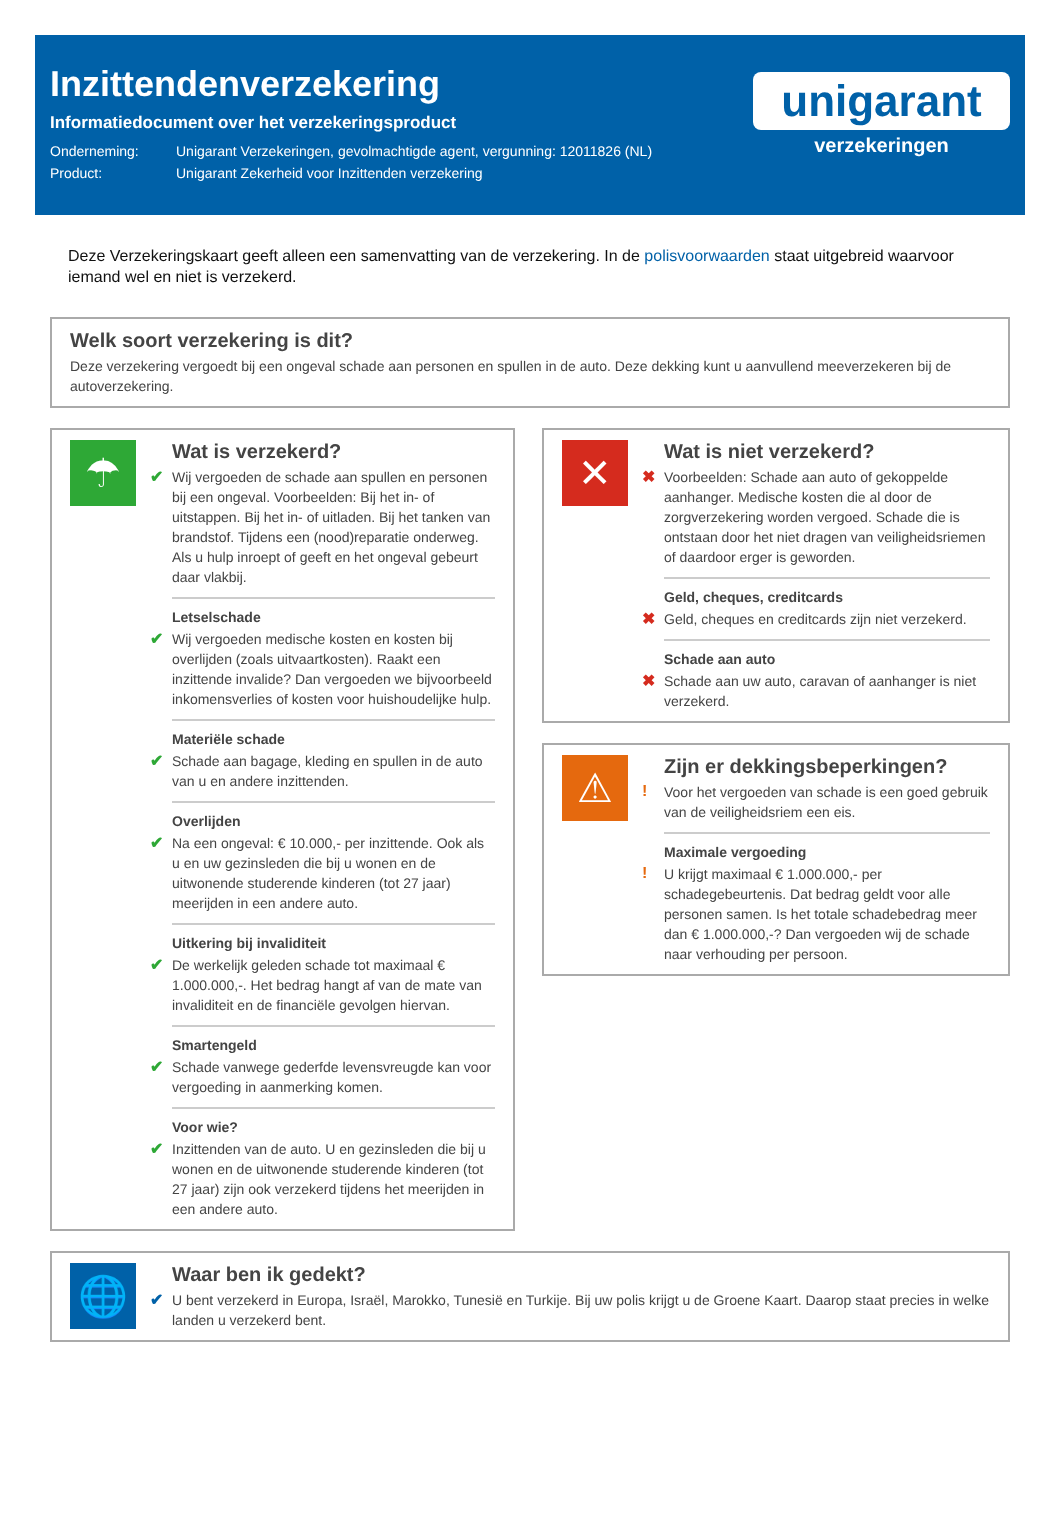Inzittendenverzekering
Informatiedocument over het verzekeringsproduct
Onderneming: Unigarant Verzekeringen, gevolmachtigde agent, vergunning: 12011826 (NL)
Product: Unigarant Zekerheid voor Inzittenden verzekering
unigarant
verzekeringen
Deze Verzekeringskaart geeft alleen een samenvatting van de verzekering. In de polisvoorwaarden staat uitgebreid waarvoor iemand wel en niet is verzekerd.
Welk soort verzekering is dit?
Deze verzekering vergoedt bij een ongeval schade aan personen en spullen in de auto. Deze dekking kunt u aanvullend meeverzekeren bij de autoverzekering.
☂
Wat is verzekerd?
✔
Wij vergoeden de schade aan spullen en personen bij een ongeval. Voorbeelden: Bij het in- of uitstappen. Bij het in- of uitladen. Bij het tanken van brandstof. Tijdens een (nood)reparatie onderweg. Als u hulp inroept of geeft en het ongeval gebeurt daar vlakbij.
Letselschade
✔
Wij vergoeden medische kosten en kosten bij overlijden (zoals uitvaartkosten). Raakt een inzittende invalide? Dan vergoeden we bijvoorbeeld inkomensverlies of kosten voor huishoudelijke hulp.
Materiële schade
✔
Schade aan bagage, kleding en spullen in de auto van u en andere inzittenden.
Overlijden
✔
Na een ongeval: € 10.000,- per inzittende. Ook als u en uw gezinsleden die bij u wonen en de uitwonende studerende kinderen (tot 27 jaar) meerijden in een andere auto.
Uitkering bij invaliditeit
✔
De werkelijk geleden schade tot maximaal € 1.000.000,-. Het bedrag hangt af van de mate van invaliditeit en de financiële gevolgen hiervan.
Smartengeld
✔
Schade vanwege gederfde levensvreugde kan voor vergoeding in aanmerking komen.
Voor wie?
✔
Inzittenden van de auto. U en gezinsleden die bij u wonen en de uitwonende studerende kinderen (tot 27 jaar) zijn ook verzekerd tijdens het meerijden in een andere auto.
✕
Wat is niet verzekerd?
✖
Voorbeelden: Schade aan auto of gekoppelde aanhanger. Medische kosten die al door de zorgverzekering worden vergoed. Schade die is ontstaan door het niet dragen van veiligheidsriemen of daardoor erger is geworden.
Geld, cheques, creditcards
✖
Geld, cheques en creditcards zijn niet verzekerd.
Schade aan auto
✖
Schade aan uw auto, caravan of aanhanger is niet verzekerd.
⚠
Zijn er dekkingsbeperkingen?
!
Voor het vergoeden van schade is een goed gebruik van de veiligheidsriem een eis.
Maximale vergoeding
!
U krijgt maximaal € 1.000.000,- per schadegebeurtenis. Dat bedrag geldt voor alle personen samen. Is het totale schadebedrag meer dan € 1.000.000,-? Dan vergoeden wij de schade naar verhouding per persoon.
🌐
Waar ben ik gedekt?
✔
U bent verzekerd in Europa, Israël, Marokko, Tunesië en Turkije. Bij uw polis krijgt u de Groene Kaart. Daarop staat precies in welke landen u verzekerd bent.